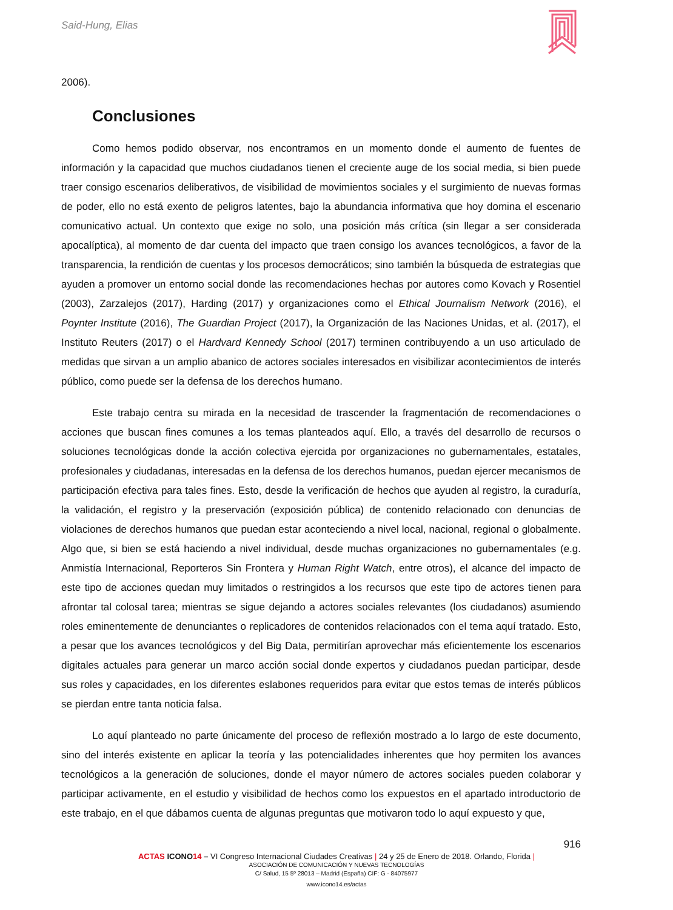Said-Hung, Elias
2006).
Conclusiones
Como hemos podido observar, nos encontramos en un momento donde el aumento de fuentes de información y la capacidad que muchos ciudadanos tienen el creciente auge de los social media, si bien puede traer consigo escenarios deliberativos, de visibilidad de movimientos sociales y el surgimiento de nuevas formas de poder, ello no está exento de peligros latentes, bajo la abundancia informativa que hoy domina el escenario comunicativo actual. Un contexto que exige no solo, una posición más crítica (sin llegar a ser considerada apocalíptica), al momento de dar cuenta del impacto que traen consigo los avances tecnológicos, a favor de la transparencia, la rendición de cuentas y los procesos democráticos; sino también la búsqueda de estrategias que ayuden a promover un entorno social donde las recomendaciones hechas por autores como Kovach y Rosentiel (2003), Zarzalejos (2017), Harding (2017) y organizaciones como el Ethical Journalism Network (2016), el Poynter Institute (2016), The Guardian Project (2017), la Organización de las Naciones Unidas, et al. (2017), el Instituto Reuters (2017) o el Hardvard Kennedy School (2017) terminen contribuyendo a un uso articulado de medidas que sirvan a un amplio abanico de actores sociales interesados en visibilizar acontecimientos de interés público, como puede ser la defensa de los derechos humano.
Este trabajo centra su mirada en la necesidad de trascender la fragmentación de recomendaciones o acciones que buscan fines comunes a los temas planteados aquí. Ello, a través del desarrollo de recursos o soluciones tecnológicas donde la acción colectiva ejercida por organizaciones no gubernamentales, estatales, profesionales y ciudadanas, interesadas en la defensa de los derechos humanos, puedan ejercer mecanismos de participación efectiva para tales fines. Esto, desde la verificación de hechos que ayuden al registro, la curaduría, la validación, el registro y la preservación (exposición pública) de contenido relacionado con denuncias de violaciones de derechos humanos que puedan estar aconteciendo a nivel local, nacional, regional o globalmente. Algo que, si bien se está haciendo a nivel individual, desde muchas organizaciones no gubernamentales (e.g. Anmistía Internacional, Reporteros Sin Frontera y Human Right Watch, entre otros), el alcance del impacto de este tipo de acciones quedan muy limitados o restringidos a los recursos que este tipo de actores tienen para afrontar tal colosal tarea; mientras se sigue dejando a actores sociales relevantes (los ciudadanos) asumiendo roles eminentemente de denunciantes o replicadores de contenidos relacionados con el tema aquí tratado. Esto, a pesar que los avances tecnológicos y del Big Data, permitirían aprovechar más eficientemente los escenarios digitales actuales para generar un marco acción social donde expertos y ciudadanos puedan participar, desde sus roles y capacidades, en los diferentes eslabones requeridos para evitar que estos temas de interés públicos se pierdan entre tanta noticia falsa.
Lo aquí planteado no parte únicamente del proceso de reflexión mostrado a lo largo de este documento, sino del interés existente en aplicar la teoría y las potencialidades inherentes que hoy permiten los avances tecnológicos a la generación de soluciones, donde el mayor número de actores sociales pueden colaborar y participar activamente, en el estudio y visibilidad de hechos como los expuestos en el apartado introductorio de este trabajo, en el que dábamos cuenta de algunas preguntas que motivaron todo lo aquí expuesto y que,
916
ACTAS ICONO 14 – VI Congreso Internacional Ciudades Creativas | 24 y 25 de Enero de 2018. Orlando, Florida |
ASOCIACIÓN DE COMUNICACIÓN Y NUEVAS TECNOLOGÍAS
C/ Salud, 15 5º 28013 – Madrid (España) CIF: G - 84075977
www.icono14.es/actas